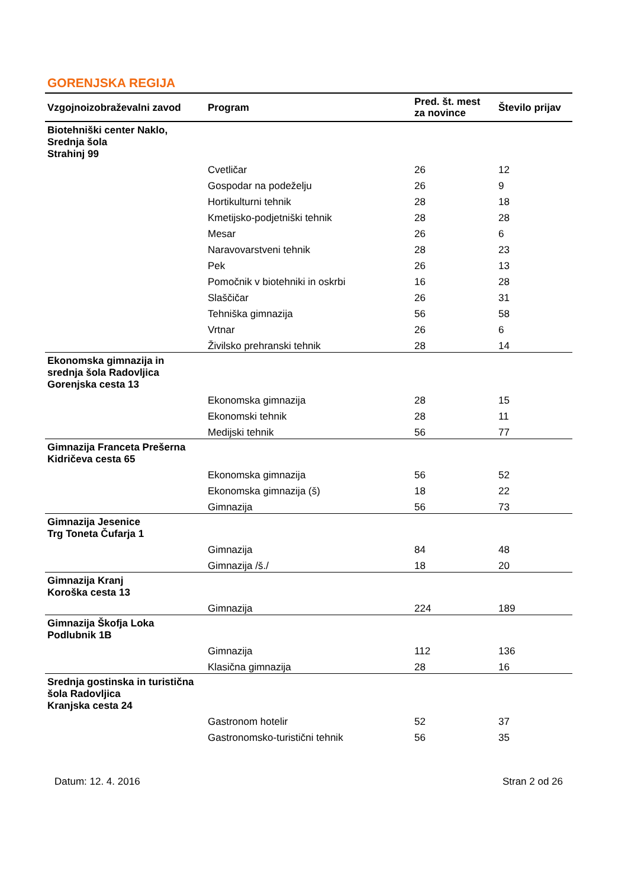GORENJSKA REGIJA
| Vzgojnoizobraževalni zavod | Program | Pred. št. mest za novince | Število prijav |
| --- | --- | --- | --- |
| Biotehniški center Naklo, Srednja šola Strahinj 99 | | | |
| | Cvetličar | 26 | 12 |
| | Gospodar na podeželju | 26 | 9 |
| | Hortikulturni tehnik | 28 | 18 |
| | Kmetijsko-podjetniški tehnik | 28 | 28 |
| | Mesar | 26 | 6 |
| | Naravovarstveni tehnik | 28 | 23 |
| | Pek | 26 | 13 |
| | Pomočnik v biotehniki in oskrbi | 16 | 28 |
| | Slaščičar | 26 | 31 |
| | Tehniška gimnazija | 56 | 58 |
| | Vrtnar | 26 | 6 |
| | Živilsko prehranski tehnik | 28 | 14 |
| Ekonomska gimnazija in srednja šola Radovljica Gorenjska cesta 13 | | | |
| | Ekonomska gimnazija | 28 | 15 |
| | Ekonomski tehnik | 28 | 11 |
| | Medijski tehnik | 56 | 77 |
| Gimnazija Franceta Prešerna Kidričeva cesta 65 | | | |
| | Ekonomska gimnazija | 56 | 52 |
| | Ekonomska gimnazija (š) | 18 | 22 |
| | Gimnazija | 56 | 73 |
| Gimnazija Jesenice Trg Toneta Čufarja 1 | | | |
| | Gimnazija | 84 | 48 |
| | Gimnazija /š./ | 18 | 20 |
| Gimnazija Kranj Koroška cesta 13 | | | |
| | Gimnazija | 224 | 189 |
| Gimnazija Škofja Loka Podlubnik 1B | | | |
| | Gimnazija | 112 | 136 |
| | Klasična gimnazija | 28 | 16 |
| Srednja gostinska in turistična šola Radovljica Kranjska cesta 24 | | | |
| | Gastronom hotelir | 52 | 37 |
| | Gastronomsko-turistični tehnik | 56 | 35 |
Datum: 12. 4. 2016 Stran 2 od 26